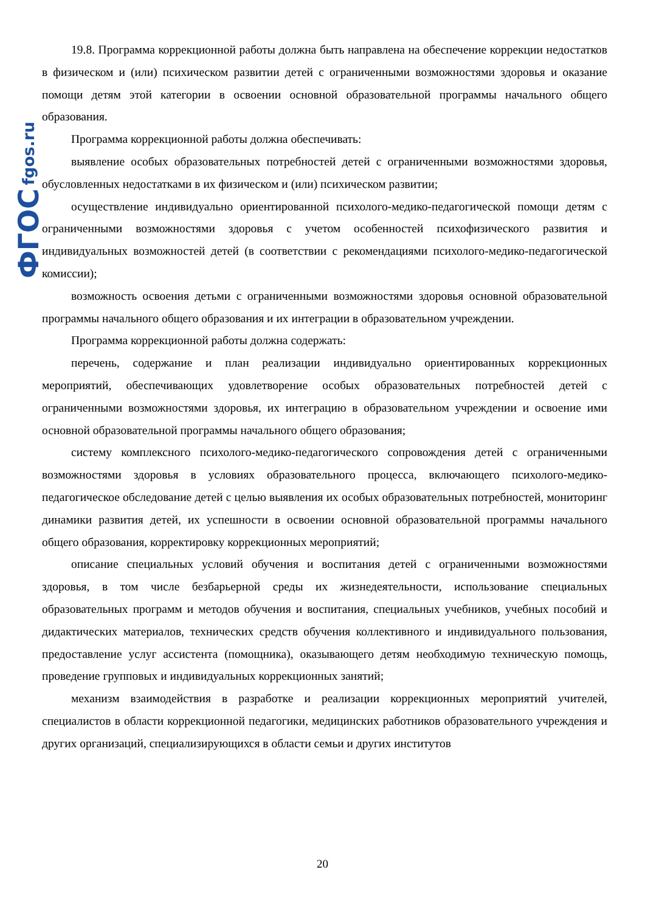ФГОС fgos.ru
19.8. Программа коррекционной работы должна быть направлена на обеспечение коррекции недостатков в физическом и (или) психическом развитии детей с ограниченными возможностями здоровья и оказание помощи детям этой категории в освоении основной образовательной программы начального общего образования.
Программа коррекционной работы должна обеспечивать:
выявление особых образовательных потребностей детей с ограниченными возможностями здоровья, обусловленных недостатками в их физическом и (или) психическом развитии;
осуществление индивидуально ориентированной психолого-медико-педагогической помощи детям с ограниченными возможностями здоровья с учетом особенностей психофизического развития и индивидуальных возможностей детей (в соответствии с рекомендациями психолого-медико-педагогической комиссии);
возможность освоения детьми с ограниченными возможностями здоровья основной образовательной программы начального общего образования и их интеграции в образовательном учреждении.
Программа коррекционной работы должна содержать:
перечень, содержание и план реализации индивидуально ориентированных коррекционных мероприятий, обеспечивающих удовлетворение особых образовательных потребностей детей с ограниченными возможностями здоровья, их интеграцию в образовательном учреждении и освоение ими основной образовательной программы начального общего образования;
систему комплексного психолого-медико-педагогического сопровождения детей с ограниченными возможностями здоровья в условиях образовательного процесса, включающего психолого-медико-педагогическое обследование детей с целью выявления их особых образовательных потребностей, мониторинг динамики развития детей, их успешности в освоении основной образовательной программы начального общего образования, корректировку коррекционных мероприятий;
описание специальных условий обучения и воспитания детей с ограниченными возможностями здоровья, в том числе безбарьерной среды их жизнедеятельности, использование специальных образовательных программ и методов обучения и воспитания, специальных учебников, учебных пособий и дидактических материалов, технических средств обучения коллективного и индивидуального пользования, предоставление услуг ассистента (помощника), оказывающего детям необходимую техническую помощь, проведение групповых и индивидуальных коррекционных занятий;
механизм взаимодействия в разработке и реализации коррекционных мероприятий учителей, специалистов в области коррекционной педагогики, медицинских работников образовательного учреждения и других организаций, специализирующихся в области семьи и других институтов
20